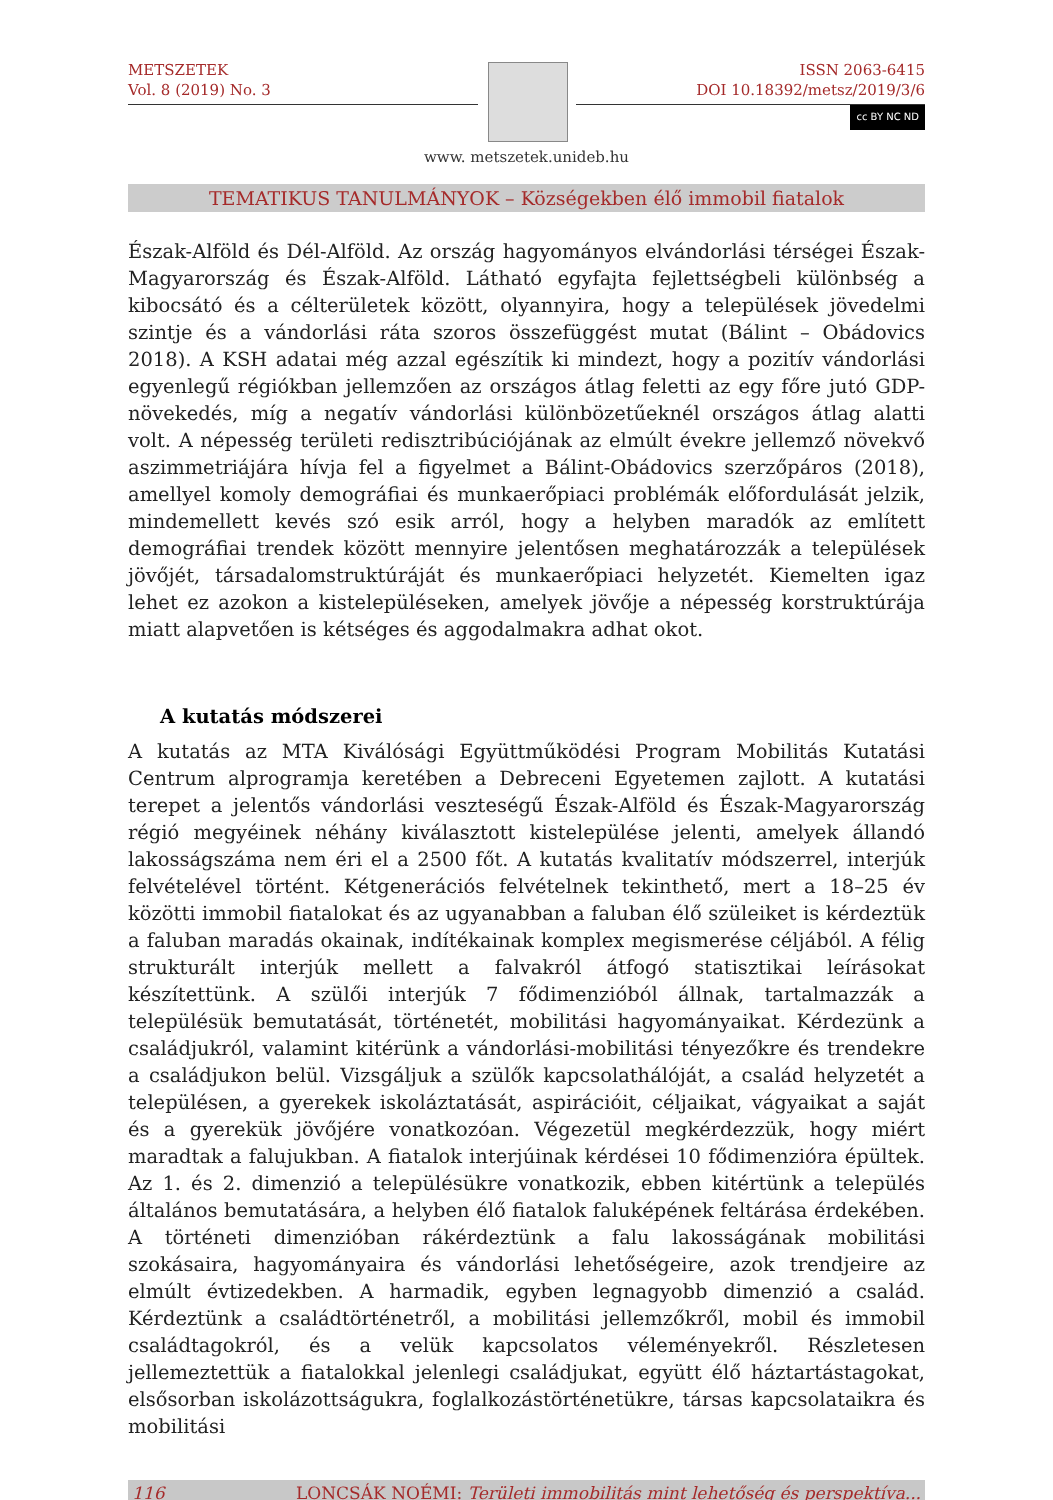METSZETEK
Vol. 8 (2019) No. 3
ISSN 2063-6415
DOI 10.18392/metsz/2019/3/6
cc BY NC ND
www. metszetek.unideb.hu
TEMATIKUS TANULMÁNYOK – Községekben élő immobil fiatalok
Észak-Alföld és Dél-Alföld. Az ország hagyományos elvándorlási térségei Észak-Magyarország és Észak-Alföld. Látható egyfajta fejlettségbeli különbség a kibocsátó és a célterületek között, olyannyira, hogy a települések jövedelmi szintje és a vándorlási ráta szoros összefüggést mutat (Bálint – Obádovics 2018). A KSH adatai még azzal egészítik ki mindezt, hogy a pozitív vándorlási egyenlegű régiókban jellemzően az országos átlag feletti az egy főre jutó GDP-növekedés, míg a negatív vándorlási különbözetűeknél országos átlag alatti volt. A népesség területi redisztribúciójának az elmúlt évekre jellemző növekvő aszimmetriájára hívja fel a figyelmet a Bálint-Obádovics szerzőpáros (2018), amellyel komoly demográfiai és munkaerőpiaci problémák előfordulását jelzik, mindemellett kevés szó esik arról, hogy a helyben maradók az említett demográfiai trendek között mennyire jelentősen meghatározzák a települések jövőjét, társadalomstruktúráját és munkaerőpiaci helyzetét. Kiemelten igaz lehet ez azokon a kistelepüléseken, amelyek jövője a népesség korstruktúrája miatt alapvetően is kétséges és aggodalmakra adhat okot.
A kutatás módszerei
A kutatás az MTA Kiválósági Együttműködési Program Mobilitás Kutatási Centrum alprogramja keretében a Debreceni Egyetemen zajlott. A kutatási terepet a jelentős vándorlási veszteségű Észak-Alföld és Észak-Magyarország régió megyéinek néhány kiválasztott kistelepülése jelenti, amelyek állandó lakosságszáma nem éri el a 2500 főt. A kutatás kvalitatív módszerrel, interjúk felvételével történt. Kétgenerációs felvételnek tekinthető, mert a 18–25 év közötti immobil fiatalokat és az ugyanabban a faluban élő szüleiket is kérdeztük a faluban maradás okainak, indítékainak komplex megismerése céljából. A félig strukturált interjúk mellett a falvakról átfogó statisztikai leírásokat készítettünk. A szülői interjúk 7 fődimenzióból állnak, tartalmazzák a településük bemutatását, történetét, mobilitási hagyományaikat. Kérdezünk a családjukról, valamint kitérünk a vándorlási-mobilitási tényezőkre és trendekre a családjukon belül. Vizsgáljuk a szülők kapcsolathálóját, a család helyzetét a településen, a gyerekek iskoláztatását, aspirációit, céljaikat, vágyaikat a saját és a gyerekük jövőjére vonatkozóan. Végezetül megkérdezzük, hogy miért maradtak a falujukban. A fiatalok interjúinak kérdései 10 fődimenzióra épültek. Az 1. és 2. dimenzió a településükre vonatkozik, ebben kitértünk a település általános bemutatására, a helyben élő fiatalok faluképének feltárása érdekében. A történeti dimenzióban rákérdeztünk a falu lakosságának mobilitási szokásaira, hagyományaira és vándorlási lehetőségeire, azok trendjeire az elmúlt évtizedekben. A harmadik, egyben legnagyobb dimenzió a család. Kérdeztünk a családtörténetről, a mobilitási jellemzőkről, mobil és immobil családtagokról, és a velük kapcsolatos véleményekről. Részletesen jellemeztettük a fiatalokkal jelenlegi családjukat, együtt élő háztartástagokat, elsősorban iskolázottságukra, foglalkozástörténetükre, társas kapcsolataikra és mobilitási
116 LONCSÁK NOÉMI: Területi immobilitás mint lehetőség és perspektíva...